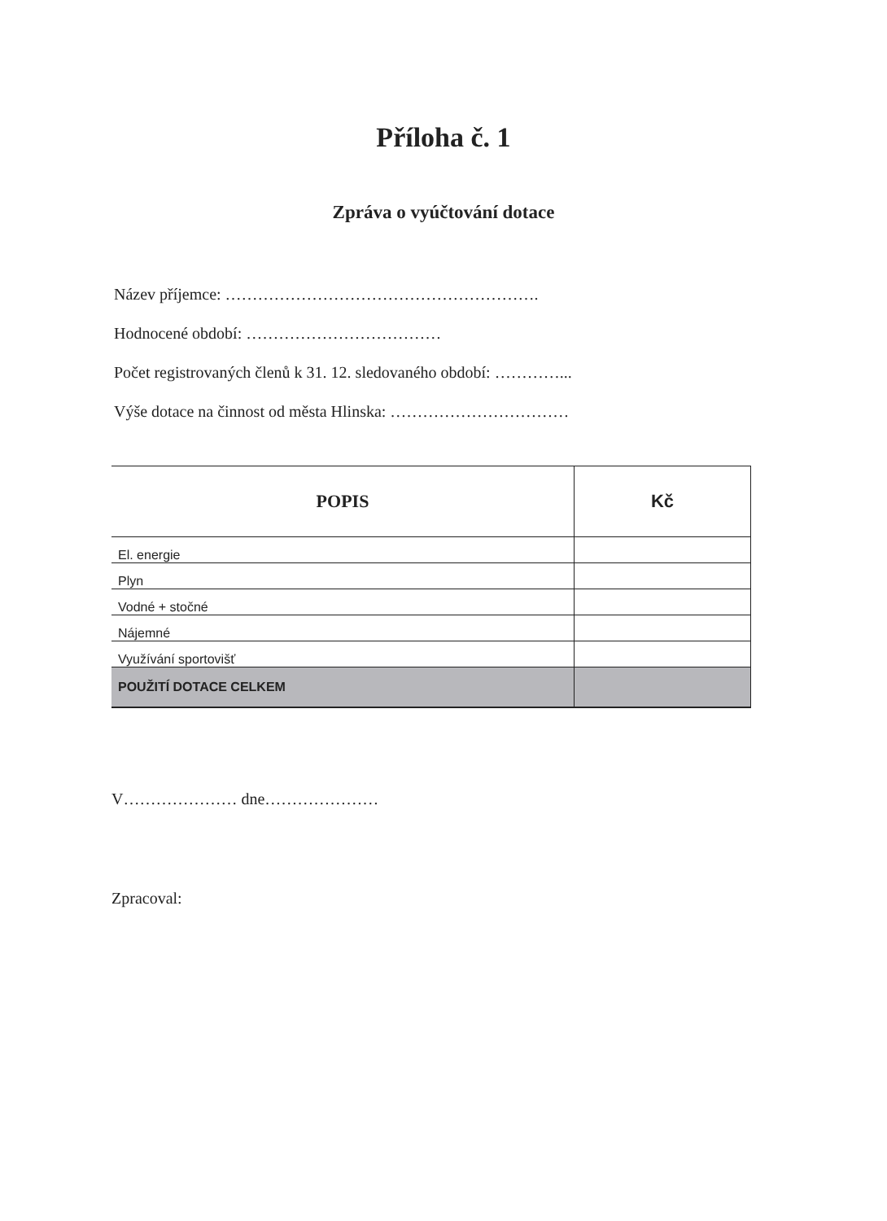Příloha č. 1
Zpráva o vyúčtování dotace
Název příjemce: ………………………………………………….
Hodnocené období: ………………………………
Počet registrovaných členů k 31. 12. sledovaného období: …………...
Výše dotace na činnost od města Hlinska: ……………………………
| POPIS | Kč |
| --- | --- |
| El. energie | |
| Plyn | |
| Vodné + stočné | |
| Nájemné | |
| Využívání sportovišť | |
| POUŽITÍ DOTACE CELKEM | |
V………………… dne…………………
Zpracoval: